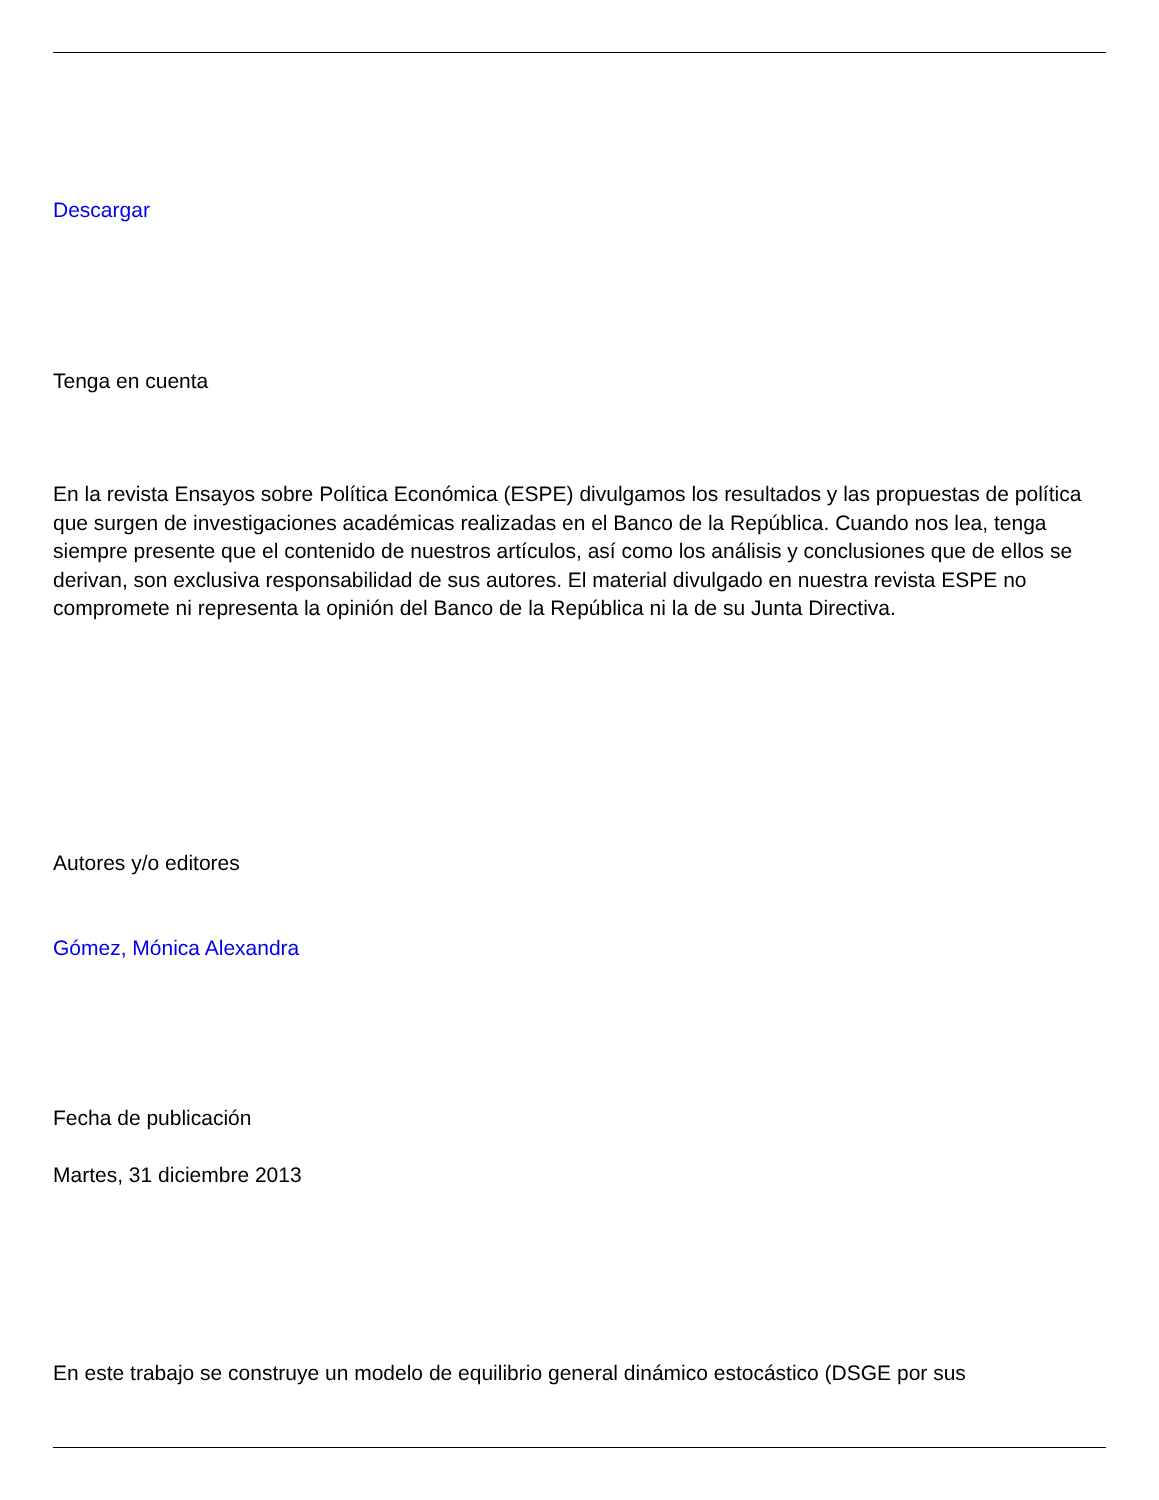Descargar
Tenga en cuenta
En la revista Ensayos sobre Política Económica (ESPE) divulgamos los resultados y las propuestas de política que surgen de investigaciones académicas realizadas en el Banco de la República. Cuando nos lea, tenga siempre presente que el contenido de nuestros artículos, así como los análisis y conclusiones que de ellos se derivan, son exclusiva responsabilidad de sus autores. El material divulgado en nuestra revista ESPE no compromete ni representa la opinión del Banco de la República ni la de su Junta Directiva.
Autores y/o editores
Gómez, Mónica Alexandra
Fecha de publicación
Martes, 31 diciembre 2013
En este trabajo se construye un modelo de equilibrio general dinámico estocástico (DSGE por sus